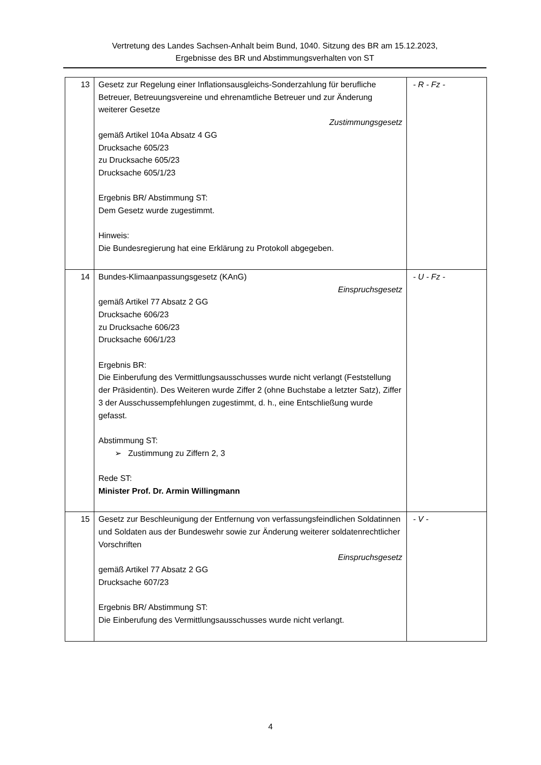Vertretung des Landes Sachsen-Anhalt beim Bund, 1040. Sitzung des BR am 15.12.2023,
Ergebnisse des BR und Abstimmungsverhalten von ST
| 13 | Gesetz zur Regelung einer Inflationsausgleichs-Sonderzahlung für berufliche Betreuer, Betreuungsvereine und ehrenamtliche Betreuer und zur Änderung weiterer Gesetze Zustimmungsgesetz gemäß Artikel 104a Absatz 4 GG Drucksache 605/23 zu Drucksache 605/23 Drucksache 605/1/23 Ergebnis BR/ Abstimmung ST: Dem Gesetz wurde zugestimmt. Hinweis: Die Bundesregierung hat eine Erklärung zu Protokoll abgegeben. | - R - Fz - |
| 14 | Bundes-Klimaanpassungsgesetz (KAnG) Einspruchsgesetz gemäß Artikel 77 Absatz 2 GG Drucksache 606/23 zu Drucksache 606/23 Drucksache 606/1/23 Ergebnis BR: Die Einberufung des Vermittlungsausschusses wurde nicht verlangt (Feststellung der Präsidentin). Des Weiteren wurde Ziffer 2 (ohne Buchstabe a letzter Satz), Ziffer 3 der Ausschussempfehlungen zugestimmt, d. h., eine Entschließung wurde gefasst. Abstimmung ST: ➢ Zustimmung zu Ziffern 2, 3 Rede ST: Minister Prof. Dr. Armin Willingmann | - U - Fz - |
| 15 | Gesetz zur Beschleunigung der Entfernung von verfassungsfeindlichen Soldatinnen und Soldaten aus der Bundeswehr sowie zur Änderung weiterer soldatenrechtlicher Vorschriften Einspruchsgesetz gemäß Artikel 77 Absatz 2 GG Drucksache 607/23 Ergebnis BR/ Abstimmung ST: Die Einberufung des Vermittlungsausschusses wurde nicht verlangt. | - V - |
4